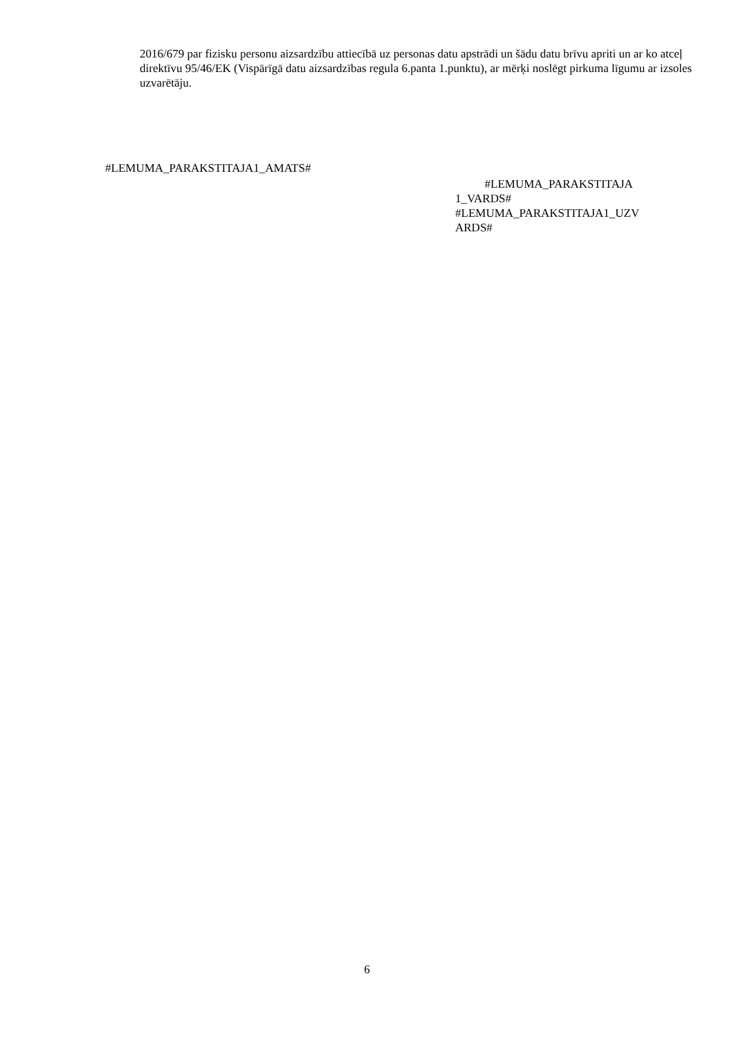2016/679 par fizisku personu aizsardzību attiecībā uz personas datu apstrādi un šādu datu brīvu apriti un ar ko atceļ direktīvu 95/46/EK (Vispārīgā datu aizsardzības regula 6.panta 1.punktu), ar mērķi noslēgt pirkuma līgumu ar izsoles uzvarētāju.
#LEMUMA_PARAKSTITAJA1_AMATS#
#LEMUMA_PARAKSTITAJA
1_VARDS#
#LEMUMA_PARAKSTITAJA1_UZV
ARDS#
6